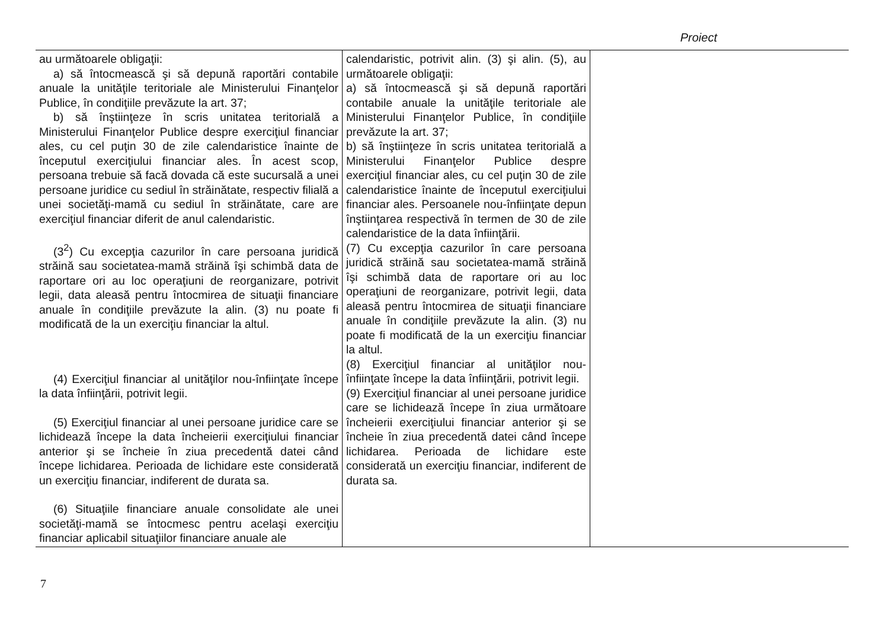Proiect
| au următoarele obligaţii: a) să întocmească şi să depună raportări contabile anuale la unităţile teritoriale ale Ministerului Finanţelor Publice, în condiţiile prevăzute la art. 37; b) să înştiinţeze în scris unitatea teritorială a Ministerului Finanţelor Publice despre exerciţiul financiar ales, cu cel puţin 30 de zile calendaristice înainte de începutul exerciţiului financiar ales. În acest scop, persoana trebuie să facă dovada că este sucursală a unei persoane juridice cu sediul în străinătate, respectiv filială a unei societăţi-mamă cu sediul în străinătate, care are exerciţiul financiar diferit de anul calendaristic. (3<sup>2</sup>) Cu excepţia cazurilor în care persoana juridică străină sau societatea-mamă străină îşi schimbă data de raportare ori au loc operaţiuni de reorganizare, potrivit legii, data aleasă pentru întocmirea de situaţii financiare anuale în condiţiile prevăzute la alin. (3) nu poate fi modificată de la un exerciţiu financiar la altul. (4) Exerciţiul financiar al unităţilor nou-înfiinţate începe la data înfiinţării, potrivit legii. (5) Exerciţiul financiar al unei persoane juridice care se lichidează începe la data încheierii exerciţiului financiar anterior şi se încheie în ziua precedentă datei când începe lichidarea. Perioada de lichidare este considerată un exerciţiu financiar, indiferent de durata sa. (6) Situaţiile financiare anuale consolidate ale unei societăţi-mamă se întocmesc pentru acelaşi exerciţiu financiar aplicabil situaţiilor financiare anuale ale | calendaristic, potrivit alin. (3) şi alin. (5), au următoarele obligaţii: a) să întocmească şi să depună raportări contabile anuale la unităţile teritoriale ale Ministerului Finanţelor Publice, în condiţiile prevăzute la art. 37; b) să înştiinţeze în scris unitatea teritorială a Ministerului Finanţelor Publice despre exerciţiul financiar ales, cu cel puţin 30 de zile calendaristice înainte de începutul exerciţiului financiar ales. Persoanele nou-înfiinţate depun înştiinţarea respectivă în termen de 30 de zile calendaristice de la data înfiinţării. (7) Cu excepţia cazurilor în care persoana juridică străină sau societatea-mamă străină îşi schimbă data de raportare ori au loc operaţiuni de reorganizare, potrivit legii, data aleasă pentru întocmirea de situaţii financiare anuale în condiţiile prevăzute la alin. (3) nu poate fi modificată de la un exerciţiu financiar la altul. (8) Exerciţiul financiar al unităţilor nou-înfiinţate începe la data înfiinţării, potrivit legii. (9) Exerciţiul financiar al unei persoane juridice care se lichidează începe în ziua următoare încheierii exerciţiului financiar anterior şi se încheie în ziua precedentă datei când începe lichidarea. Perioada de lichidare este considerată un exerciţiu financiar, indiferent de durata sa. | |
7